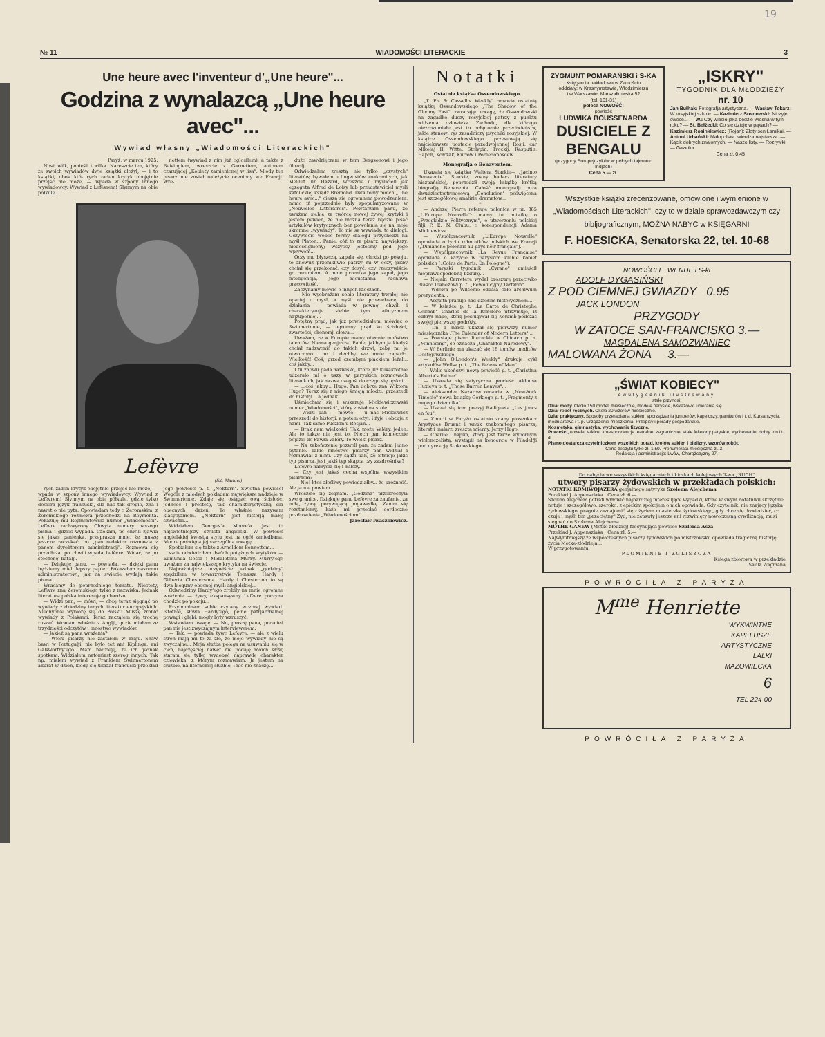19
№ 11 WIADOMOŚCI LITERACKIE 3
Une heure avec l'inventeur d'„Une heure"...
Godzina z wynalazcą „Une heure avec"...
Wywiad własny „Wiadomości Literackich"
Paryż, w marcu 1925.
Nosił wilk, ponieśli i wilka. Nareszcie ten, który ze swoich wywiadów dwie książki ułożył, — i to książki, obok któ- rych żaden krytyk obojętnie przejść nie może, — wpada w szpony innego wywiadowcy. Wywiad z Lefèvrem! Słynnym na obie półkule...
nettem (wywiad z nim już ogłosiłem), a także z Beivingiem, wreszcie z Garnettem, autorem czarującej „Kobiety zamienionej w lisa". Młody ten pisarz nie został należycie oceniony we Francji. Wre-
Lefèvre
(fot. Manuel)
rych żaden krytyk obojętnie przejść nie może, — wpada w szpony innego wywiadowcy. Wywiad z Lefèvrem! Słynnym na obie półkule, gdzie tylko dociera język francuski, dla nas tak drogie, zna i nawet o nie pyta. Opowiadam tedy o Żeromskim, z Żeromskiego rozmowa przechodzi na Reymonta. Pokazuję mu Reymontowski numer „Wiadomości". Lefèvre zachwycony. Chwyta numery naszego pisma i gdzieś wypada. Czekam, po chwili zjawia się jakaś panienka, przeprasza mnie, że muszę jeszcze zaczekać, bo „pan redaktor rozmawia z panem dyrektorem administracji". Rozmowa się przedłuża, po chwili wpada Lefèvre. Widać, że po stoczonej batalji.
— Dziękuję panu, — powiada, — dzięki panu będziemy mieli lepszy papier. Pokazałem naszemu administratorowi, jak na świecie wydają takie pisma!
Wracamy do poprzedniego tematu. Niestety, Lefèvre zna Żeromskiego tylko z nazwiska. Jednak literatura polska interesuje go bardzo.
— Widzi pan, — mówi, — chcę teraz sięgnąć po wywiady z dziedziny innych literatur europejskich. Niechybnie wybiorę się do Polski! Muszę zrobić wywiady z Polakami. Teraz zacząłem się trochę ruszać. Wracam właśnie z Anglji, gdzie miałem ze trzydzieści odczytów i mnóstwo wywiadów.
— Jakież są pana wrażenia?
— Wielu pisarzy nie zastałem w kraju. Shaw bawi w Portugalji, nie było też ani Kiplinga, ani Galsworthy'ego. Mam nadzieję, że ich jednak spotkam. Widziałem natomiast szereg innych. Tak np. miałem wywiad z Frankiem Swinnertonem akurat w dzień, kiedy się ukazał francuski przekład jego powieści p. t. „Nokturn". Świetna powieść! Wogóle z młodych pokładam największe nadzieje w Swinnertonie. Zdaje się osiągać ową ścisłość, jedność i prostotę, tak charakterystyczną dla obecnych dążeń. To właśnie nazywam klasycyzmem. „Nokturn" jest historją małej szwaczki...
Widziałem Georges'a Moore'a. Jest to najświetniejszy stylista angielski. W powieści angielskiej kwestja stylu jest na ogół zaniedbana, Moore poświęca jej szczególną uwagę...
Spotkałem się także z Arnoldem Bennettem...
szcie odwiedziłem dwóch potężnych krytyków — Edmunda Gossa i Middletona Murry. Murry'ego uważam za największego krytyka na świecie.
Najważniejsze oczywiście jednak „godziny" spędziłem w towarzystwie Tomasza Hardy i Gilberta Chestersona. Hardy i Chesterton to są dwa bieguny obecnej myśli angielskiej...
Odwiedziny Hardy'ego zrobiły na mnie ogromne wrażenie — żywy, ekspansywny Lefèvre poczyna chodzić po pokoju...
Przypominam sobie czytany wczoraj wywiad. Istotnie, słowa Hardy'ego, pełne patrjarchalnej powagi i głębi, mogły były wzruszyć.
Wstawiam uwagę. — No, proszę pana, przecież pan nie jest zwyczajnym interviewerem.
— Tak, — powiada żywo Lefèvre, — ale z wielu stron mają mi to za złe, że moje wywiady nie są zwyczajne... Moja służba polega na usuwaniu się w cień, najczęściej nawet nie podaję moich słów, staram się tylko wydobyć naprawdę charakter człowieka, z którym rozmawiam. Ja jestem na służbie, na literackiej służbie, i nic nie znaczę...
dużo zawdzięczam w tem Bergsonowi i jego filozofji...
Odwiedzałem zresztą nie tylko „czystych" literatów, bywałem u lingwistów znakomitych, jak Meillet lub Hazard, wreszcie u myślicieli jak egzegeta Alfred de Loisy lub przedstawiciel myśli katolickiej ksiądz Brémond. Dwa tomy moich „Une heure avec..." cieszą się ogromnem powodzeniem, mimo iż poprzednio były spopularyzowane w „Nouvelles Littéraires". Powtarzam panu, że uważam siebie za twórcę nowej żywej krytyki i jestem pewien, że nie można teraz będzie pisać artykułów krytycznych bez powołania się na moje skromne „wywiady". To nie są wywiady, to dialogi. Oczywiście wobec formy dialogu przychodzi na myśl Platon... Panie, cóż to za pisarz, największy, niedościgniony; wszyscy jesteśmy pod jego wpływem...
Oczy mu błyszczą, zapala się, chodzi po pokoju, to znowuż przenikliwie patrzy mi w oczy, jakby chciał się przekonać, czy dosyć, czy rzeczywiście go rozumiem. A mnie przenika jego zapał, jego inteligencja, jego nieustanna ruchliwa pracowitość.
Zaczynamy mówić o innych rzeczach.
— Nie wyobrażam sobie literatury trwałej nie opartej o myśl, a myśli nie prowadzącej do działania — powiada w pewnej chwili i charakteryzuje siebie tym aforyzmem najzupełniej...
Potężny prąd, jak już powiedziałem, mówiąc o Swinnertonie, — ogromny prąd ku ścisłości, zwartości, ekonomji słowa...
Uważam, że w Europie mamy obecnie mnóstwo talentów. Niema genjusza! Panie, jakbym ja kiedyś chciał zadzwonić do takich drzwi, żeby mi je otworzono... no i dechby we mnie zaparło. Wielkość! Coś, przed czembym plackiem leżał... coś jakby...
I tu znowu pada nazwisko, które już kilkakrotnie udzerało mi o uszy w paryskich rozmowach literackich, jak nazwa czegoś, do czego się tęskni:
— ...coś jakby... Hugo. Pan dobrze zna Wiktora Hugo? Teraz się z niego śmieją młodzi, przeszedł do historji... a jednak...
Uśmiecham się i wskazuję Mickiewiczowski numer „Wiadomości", który został na stole.
— Widzi pan — mówię — u nas Mickiewicz przeszedł do historji, a potem ożył, i żyje i obcuje z nami. Tak samo Puszkin u Rosjan...
— Brak nam wielkości. Tak, może Valéry, jeden. Ale to także nie jest to. Niech pan koniecznie pójdzie do Pawła Valéry. To wielki pisarz.
— Na zakończenie pozwoli pan, że zadam jedno pytanie. Takie mnóstwo pisarzy pan widział i rozmawiał z nimi. Czy sądzi pan, że istnieje jakiś typ pisarza, jest jakiś typ skąpca czy zazdrośnika?
Lefèvre namyśla się i milczy.
— Czy jest jakaś cecha wspólna wszystkim pisarzom?
— Nie! ktoś złośliwy powiedziałby... że próżność. Ale ja nie powiem...
Wreszcie się żegnam. „Godzina" przekroczyła swe granice. Dziękuję panu Lefèvre za zaufanie, za miłą, żywą, porywającą pogawędkę. Zanim się rozstaniemy, każe mi przesłać serdeczne pozdrowienia „Wiadomościom".
Jarosław Iwaszkiewicz.
Notatki
Ostatnia książka Ossendowskiego.
„T. P's & Cassell's Weekly" omawia ostatnią książkę Ossendowskiego „The Shadow of the Gloomy East", zwracając uwagę, że Ossendowski na zagadkę duszy rosyjskiej patrzy z punktu widzenia człowieka Zachodu, dla którego niezrozumiałe jest to połączenie przeciwieństw, jakie stanowi rys zasadniczy psychiki rosyjskiej. W książce Ossendowskiego przesuwają się najciekawsze postacie przedwojennej Rosji: car Mikołaj II, Witte, Stołypin, Trockij, Rasputin, Hapon, Kołczak, Kurłow i Pobiedonoscew...
Monografja o Benaventem.
Ukazała się książka Waltera Starkie— „Jacinto Benavente". Starkie, znany badacz literatury hiszpańskiej, poprzedził swoją książkę krótką biografją Benaventa. Całość monografji poza dwudziestostronicową „Conclusion" poświęcona jest szczegółowej analizie dramatów...
*
— Andrzej Pierre referuje polonica w nr. 365 „L'Europe Nouvelle": mamy tu notatkę o „Przeglądzie Politycznym", o utworzeniu polskiej filji P. E. N. Clubu, o korespondencji Adama Mickiewicza...
— Współpracownik „L'Europe Nouvelle" opowiada o życiu robotników polskich we Francji („Dimanche polonais au pays noir français").
— Współpracownik „La Revue Française" opowiada o wizycie w paryskim klubie kobiet polskich („Coins de Paris: En Pologne").
— Paryski tygodnik „Cyrano" umieścił nieprawdopodobną bzdurę...
— Niejaki Carretere wydał broszurę przeciwko Blasco Ibanezowi p. t. „Rewolucyjny Tartarin".
— Wdowa po Wilsonie oddała całe archiwum prezydenta...
— Asquith pracuje nad dziełem historycznem...
— W książce p. t. „La Carte de Christophe Colomb" Charles de la Roncière utrzymuje, iż odkrył mapę, którą posługiwał się Kolumb podczas swojej pierwszej podróży.
— Dn. 1 marca ukazał się pierwszy numer miesięcznika „The Calendar of Modern Letters"...
— Powstaje pismo literackie w Chinach p. n. „Minnesing", co oznacza „Charakter Narodowy".
— W Berlinie ma ukazać się 16 tomów ineditów Dostojewskiego.
— „John O'London's Weekly" drukuje cykl artykułów Wellsa p. t. „The Releas of Man"...
— Wells ukończył nową powieść p. t. „Christina Alberta's Father"...
— Ukazała się satyryczna powieść Aldousa Huxleya p. t. „Those Barren Leaves"...
— Aleksander Nazarow omawia w „New-York Timesie" nową książkę Gorkiego p. t. „Fragmenty z mojego dziennika"...
— Ukazał się tom poezyj Radigueta „Les joncs en feu".
— Zmarli w Paryżu ostatnio znany piosenkarz Arystydes Bruant i wnuk znakomitego pisarza, literat i malarz, zresztą mierny, Jerzy Hugo.
— Charlie Chaplin, który jest także wybornym wiolonczelistą, wystąpił na koncercie w Filadelfji pod dyrekcją Stokowskiego.
ZYGMUNT POMARAŃSKI i S-KA
Księgarnia nakładowa w Zamościu
oddziały: w Krasnymstawie, Włodzimierzu
i w Warszawie, Marszałkowska 52
(tel. 161-31)
poleca NOWOŚĆ:
powieść
LUDWIKA BOUSSENARDA
DUSICIELE Z BENGALU
(przygody Europejczyków w pełnych tajemnic Indjach)
Cena 5.— zł.
„ISKRY"
TYGODNIK DLA MŁODZIEŻY
nr. 10
Jan Bułhak: Fotografja artystyczna. — Wacław Tokarz: W rosyjskiej szkole. — Kazimierz Sosnowski: Niczyje owoce... — W.: Czy wiecie jaka będzie wiosna w tym roku? — St. Bełżecki: Co się dzieje w pąkach? — Kazimierz Rosinkiewicz: (Rojan): Złoty sen Lamikai. — Antoni Urbański: Małopolska twierdza najstarsza. — Kącik dobrych znajomych. — Nasze listy. — Rozrywki. — Gazetka.
Cena zł. 0.45
Wszystkie książki zrecenzowane, omówione i wymienione w „Wiadomościach Literackich", czy to w dziale sprawozdawczym czy bibljograficznym, MOŻNA NABYĆ w KSIĘGARNI
F. HOESICKA, Senatorska 22, tel. 10-68
NOWOŚCI E. WENDE i S-ki
ADOLF DYGASIŃSKI
Z POD CIEMNEJ GWIAZDY 0.95
JACK LONDON
PRZYGODY
W ZATOCE SAN-FRANCISKO 3.—
MAGDALENA SAMOZWANIEC
MALOWANA ŻONA 3.—
„ŚWIAT KOBIECY"
dwutygodnik ilustrowany
stałe przynosi:
Dział mody. Około 150 modeli miesięcznie, modele paryskie, wskazówki ubierania się.
Dział robót ręcznych. Około 20 wzorów miesięcznie.
Dział praktyczny. Sposoby przerabiania sukien, sporządzania jumperów, kapeluszy, garniturów i t. d. Kursa szycia, modniarstwa i t. p. Urządzenie mieszkania. Przepisy i porady gospodarskie.
Kosmetyka, gimnastyka, wychowanie fizyczne.
Powieści, nowele, szkice, korespondencje teatralne, zagraniczne, stałe felietony paryskie, wychowanie, dobry ton i t. d.
Pismo dostarcza czytelniczkom wszelkich porad, krojów sukien i bielizny, wzorów robót.
Cena zeszytu tylko zł. 1.50. Prenumerata miesięczna zł. 3.—
Redakcja i administracja: Lwów, Chorążczyzny 27.
Do nabycia we wszystkich księgarniach i kioskach kolejowych T-wa „RUCH"
utwory pisarzy żydowskich w przekładach polskich:
NOTATKI KOMIWOJAŻERA genjalnego satyryka Szolema Alejchema
Przekład J. Appenszlaka Cena zł. 6.—
Szolem Alejchem potrafi wyłowić najbardziej interesujące wypadki, które w swym notatniku skrzętnie notuje i szczegółowo, szeroko, z epickim spokojem o nich opowiada. Gdy czytelnik, nie znający języka żydowskiego, pragnie zaznajomić się z życiem miasteczka żydowskiego, gdy chce się dowiedzieć, co czuje i myśli ten „przeciętny" Żyd, nie zepsuty jeszcze ani rozwinięty nowoczesną cywilizacją, musi sięgnąć do Szolema Alejchema.
MOTHE GANEW (Motke złodziej) fascynująca powieść Szaloma Asza
Przekład J. Appenszlaka Cena zł. 5.—
Najwybitniejszy ze współczesnych pisarzy żydowskich po mistrzowsku opowiada tragiczną historję życia Motke-złodzieja...
W przygotowaniu:
PŁOMIENIE I ZGLISZCZA
Księga zbiorowa w przekładzie
Saula Wagmana
POWRÓCIŁA Z PARYŻA
M<sup>me</sup> Henriette
WYKWINTNE
KAPELUSZE
ARTYSTYCZNE
LALKI
MAZOWIECKA
6
TEL 224-00
POWRÓCIŁA Z PARYŻA